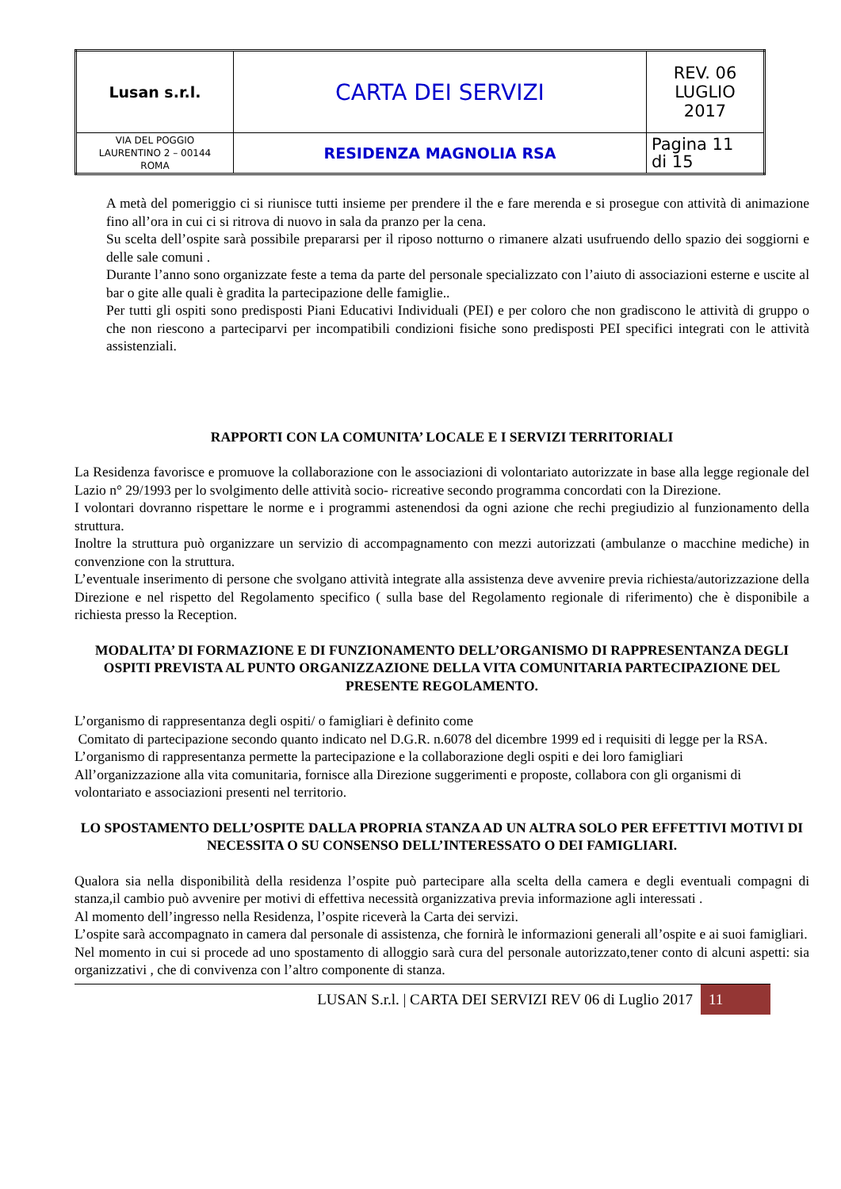| Lusan s.r.l. | CARTA DEI SERVIZI | REV. 06 LUGLIO 2017 |
| VIA DEL POGGIO LAURENTINO 2 – 00144 ROMA | RESIDENZA MAGNOLIA RSA | Pagina 11 di 15 |
A metà del pomeriggio ci si riunisce tutti insieme per prendere il the e fare merenda e si prosegue con attività di animazione fino all’ora in cui ci si ritrova di nuovo in sala da pranzo per la cena.
Su scelta dell’ospite sarà possibile prepararsi per il riposo notturno o rimanere alzati usufruendo dello spazio dei soggiorni e delle sale comuni .
Durante l’anno sono organizzate feste a tema da parte del personale specializzato con l’aiuto di associazioni esterne e uscite al bar o gite alle quali è gradita la partecipazione delle famiglie..
Per tutti gli ospiti sono predisposti Piani Educativi Individuali (PEI) e per coloro che non gradiscono le attività di gruppo o che non riescono a parteciparvi per incompatibili condizioni fisiche sono predisposti PEI specifici integrati con le attività assistenziali.
RAPPORTI CON LA COMUNITA’ LOCALE E I SERVIZI TERRITORIALI
La Residenza favorisce e promuove la collaborazione con le associazioni di volontariato autorizzate in base alla legge regionale del Lazio n° 29/1993 per lo svolgimento delle attività socio- ricreative secondo programma concordati con la Direzione.
I volontari dovranno rispettare le norme e i programmi astenendosi da ogni azione che rechi pregiudizio al funzionamento della struttura.
Inoltre la struttura può organizzare un servizio di accompagnamento con mezzi autorizzati (ambulanze o macchine mediche) in convenzione con la struttura.
L’eventuale inserimento di persone che svolgano attività integrate alla assistenza deve avvenire previa richiesta/autorizzazione della Direzione e nel rispetto del Regolamento specifico ( sulla base del Regolamento regionale di riferimento) che è disponibile a richiesta presso la Reception.
MODALITA’ DI FORMAZIONE E DI FUNZIONAMENTO DELL’ORGANISMO DI RAPPRESENTANZA DEGLI OSPITI PREVISTA AL PUNTO ORGANIZZAZIONE DELLA VITA COMUNITARIA PARTECIPAZIONE DEL PRESENTE REGOLAMENTO.
L’organismo di rappresentanza degli ospiti/ o famigliari è definito come
Comitato di partecipazione secondo quanto indicato nel D.G.R. n.6078 del dicembre 1999 ed i requisiti di legge per la RSA.
L’organismo di rappresentanza permette la partecipazione e la collaborazione degli ospiti e dei loro famigliari
All’organizzazione alla vita comunitaria, fornisce alla Direzione suggerimenti e proposte, collabora con gli organismi di volontariato e associazioni presenti nel territorio.
LO SPOSTAMENTO DELL’OSPITE DALLA PROPRIA STANZA AD UN ALTRA SOLO PER EFFETTIVI MOTIVI DI NECESSITA O SU CONSENSO DELL’INTERESSATO O DEI FAMIGLIARI.
Qualora sia nella disponibilità della residenza l’ospite può partecipare alla scelta della camera e degli eventuali compagni di stanza,il cambio può avvenire per motivi di effettiva necessità organizzativa previa informazione agli interessati .
Al momento dell’ingresso nella Residenza, l’ospite riceverà la Carta dei servizi.
L’ospite sarà accompagnato in camera dal personale di assistenza, che fornirà le informazioni generali all’ospite e ai suoi famigliari.
Nel momento in cui si procede ad uno spostamento di alloggio sarà cura del personale autorizzato,tener conto di alcuni aspetti: sia organizzativi , che di convivenza con l’altro componente di stanza.
LUSAN S.r.l. | CARTA DEI SERVIZI REV 06 di Luglio 2017 11